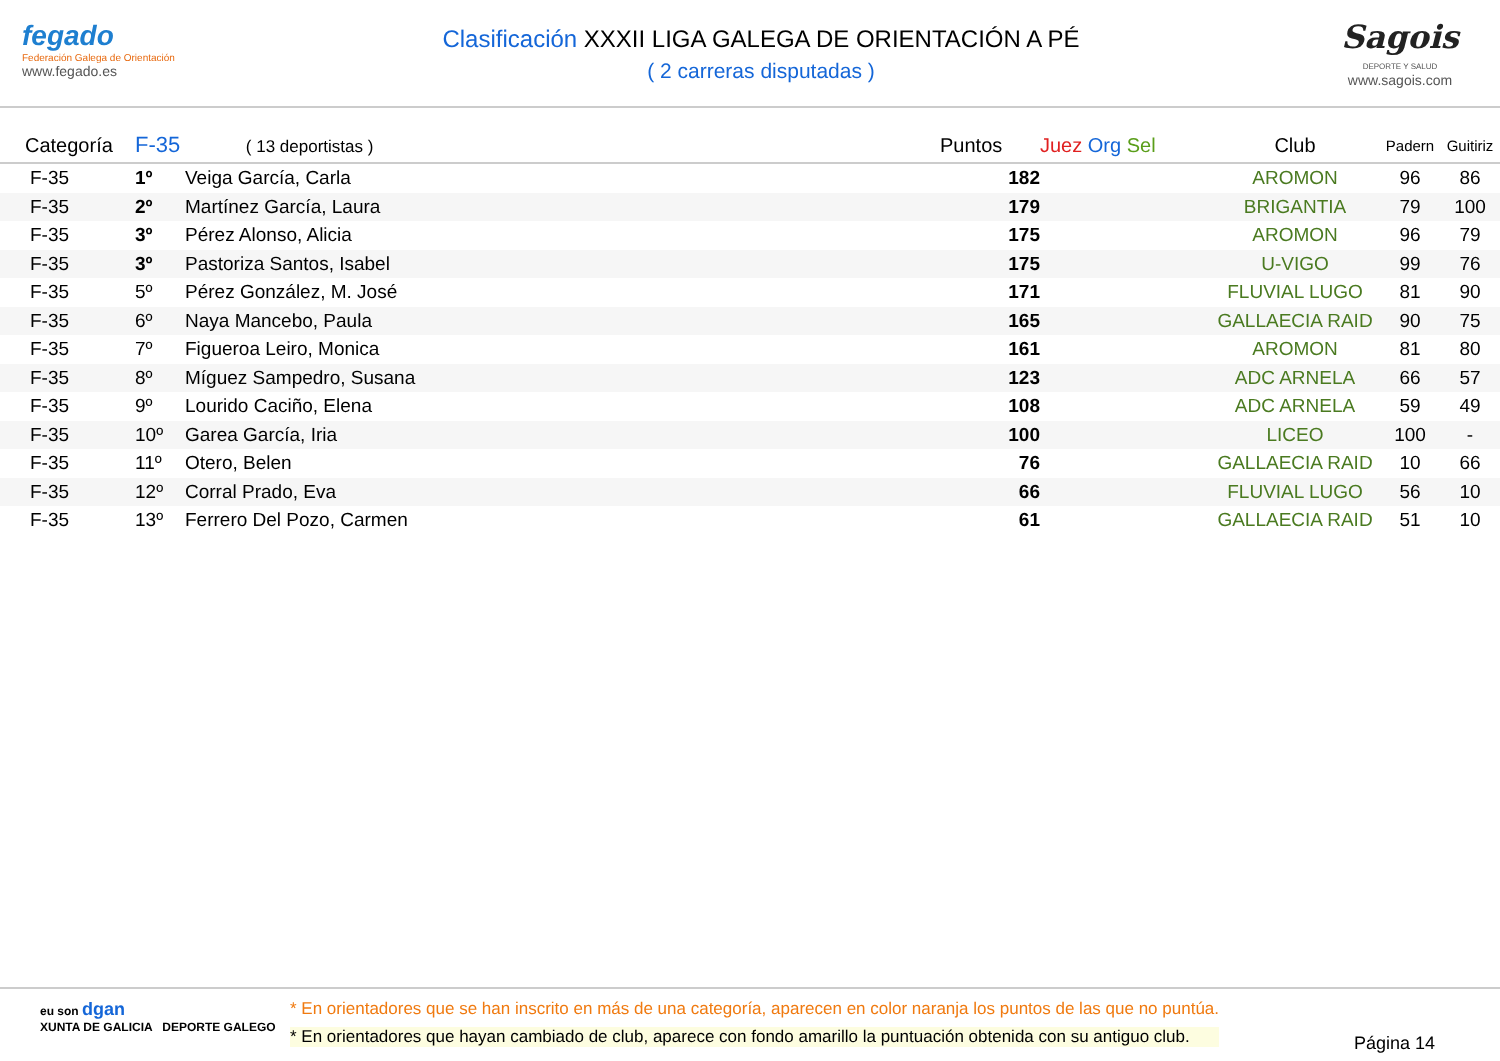fegado
Federación Galega de Orientación
www.fegado.es
Clasificación XXXII LIGA GALEGA DE ORIENTACIÓN A PÉ
( 2 carreras disputadas )
Sagois
DEPORTE Y SALUD
www.sagois.com
| Categoría | F-35 ( 13 deportistas ) | | Puntos | Juez Org Sel | Club | Padern | Guitiriz | |
| --- | --- | --- | --- | --- | --- | --- | --- | --- |
| F-35 | 1º | Veiga García, Carla | 182 | | AROMON | 96 | 86 | |
| F-35 | 2º | Martínez García, Laura | 179 | | BRIGANTIA | 79 | 100 | |
| F-35 | 3º | Pérez Alonso, Alicia | 175 | | AROMON | 96 | 79 | |
| F-35 | 3º | Pastoriza Santos, Isabel | 175 | | U-VIGO | 99 | 76 | |
| F-35 | 5º | Pérez González, M. José | 171 | | FLUVIAL LUGO | 81 | 90 | |
| F-35 | 6º | Naya Mancebo, Paula | 165 | | GALLAECIA RAID | 90 | 75 | |
| F-35 | 7º | Figueroa Leiro, Monica | 161 | | AROMON | 81 | 80 | |
| F-35 | 8º | Míguez Sampedro, Susana | 123 | | ADC ARNELA | 66 | 57 | |
| F-35 | 9º | Lourido Caciño, Elena | 108 | | ADC ARNELA | 59 | 49 | |
| F-35 | 10º | Garea García, Iria | 100 | | LICEO | 100 | - | |
| F-35 | 11º | Otero, Belen | 76 | | GALLAECIA RAID | 10 | 66 | |
| F-35 | 12º | Corral Prado, Eva | 66 | | FLUVIAL LUGO | 56 | 10 | |
| F-35 | 13º | Ferrero Del Pozo, Carmen | 61 | | GALLAECIA RAID | 51 | 10 | |
eu son dgan
XUNTA DE GALICIA DEPORTE GALEGO
* En orientadores que se han inscrito en más de una categoría, aparecen en color naranja los puntos de las que no puntúa.
* En orientadores que hayan cambiado de club, aparece con fondo amarillo la puntuación obtenida con su antiguo club.
Página 14